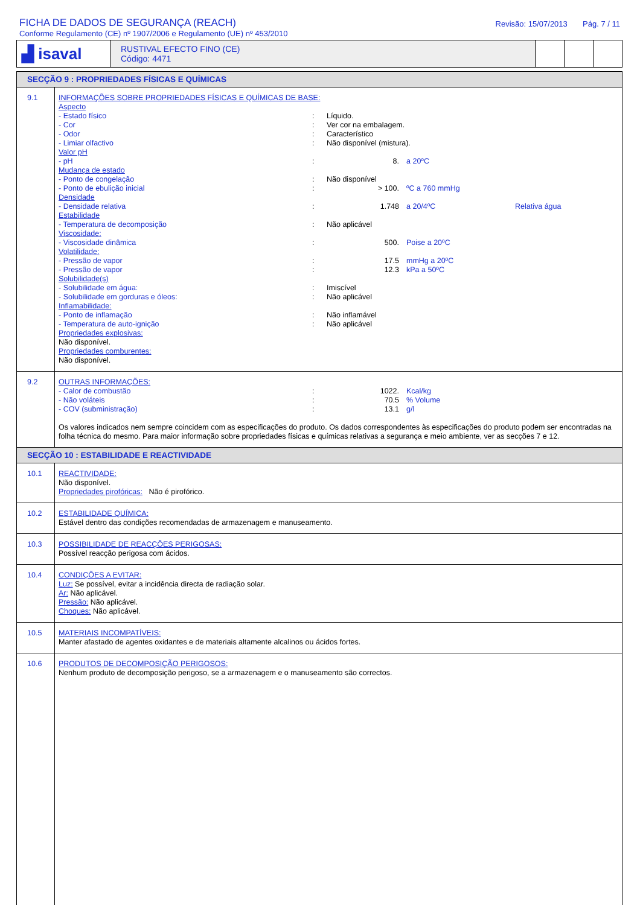FICHA DE DADOS DE SEGURANÇA (REACH)
Conforme Regulamento (CE) nº 1907/2006 e Regulamento (UE) nº 453/2010
Revisão: 15/07/2013 Pág. 7 / 11
| ▟ isaval | RUSTIVAL EFECTO FINO (CE) Código: 4471 | | | |
| SECÇÃO 9 : PROPRIEDADES FÍSICAS E QUÍMICAS | |
| 9.1 | INFORMAÇÕES SOBRE PROPRIEDADES FÍSICAS E QUÍMICAS DE BASE: Aspecto - Estado físico : Líquido. - Cor : Ver cor na embalagem. - Odor : Característico - Limiar olfactivo : Não disponível (mistura). Valor pH - pH : 8. a 20ºC Mudança de estado - Ponto de congelação : Não disponível - Ponto de ebulição inicial : > 100. ºC a 760 mmHg Densidade - Densidade relativa : 1.748 a 20/4ºC Relativa água Estabilidade - Temperatura de decomposição : Não aplicável Viscosidade: - Viscosidade dinâmica : 500. Poise a 20ºC Volatilidade: - Pressão de vapor : 17.5 mmHg a 20ºC - Pressão de vapor : 12.3 kPa a 50ºC Solubilidade(s) - Solubilidade em água: : Imiscível - Solubilidade em gorduras e óleos: : Não aplicável Inflamabilidade: - Ponto de inflamação : Não inflamável - Temperatura de auto-ignição : Não aplicável Propriedades explosivas: Não disponível. Propriedades comburentes: Não disponível. |
| 9.2 | OUTRAS INFORMAÇÕES: - Calor de combustão : 1022. Kcal/kg - Não voláteis : 70.5 % Volume - COV (subministração) : 13.1 g/l Os valores indicados nem sempre coincidem com as especificações do produto. Os dados correspondentes às especificações do produto podem ser encontradas na folha técnica do mesmo. Para maior informação sobre propriedades físicas e químicas relativas a segurança e meio ambiente, ver as secções 7 e 12. |
| SECÇÃO 10 : ESTABILIDADE E REACTIVIDADE | |
| 10.1 | REACTIVIDADE: Não disponível. Propriedades pirofóricas: Não é pirofórico. |
| 10.2 | ESTABILIDADE QUÍMICA: Estável dentro das condições recomendadas de armazenagem e manuseamento. |
| 10.3 | POSSIBILIDADE DE REACÇÕES PERIGOSAS: Possível reacção perigosa com ácidos. |
| 10.4 | CONDIÇÕES A EVITAR: Luz: Se possível, evitar a incidência directa de radiação solar. Ar: Não aplicável. Pressão: Não aplicável. Choques: Não aplicável. |
| 10.5 | MATERIAIS INCOMPATÍVEIS: Manter afastado de agentes oxidantes e de materiais altamente alcalinos ou ácidos fortes. |
| 10.6 | PRODUTOS DE DECOMPOSIÇÃO PERIGOSOS: Nenhum produto de decomposição perigoso, se a armazenagem e o manuseamento são correctos. |